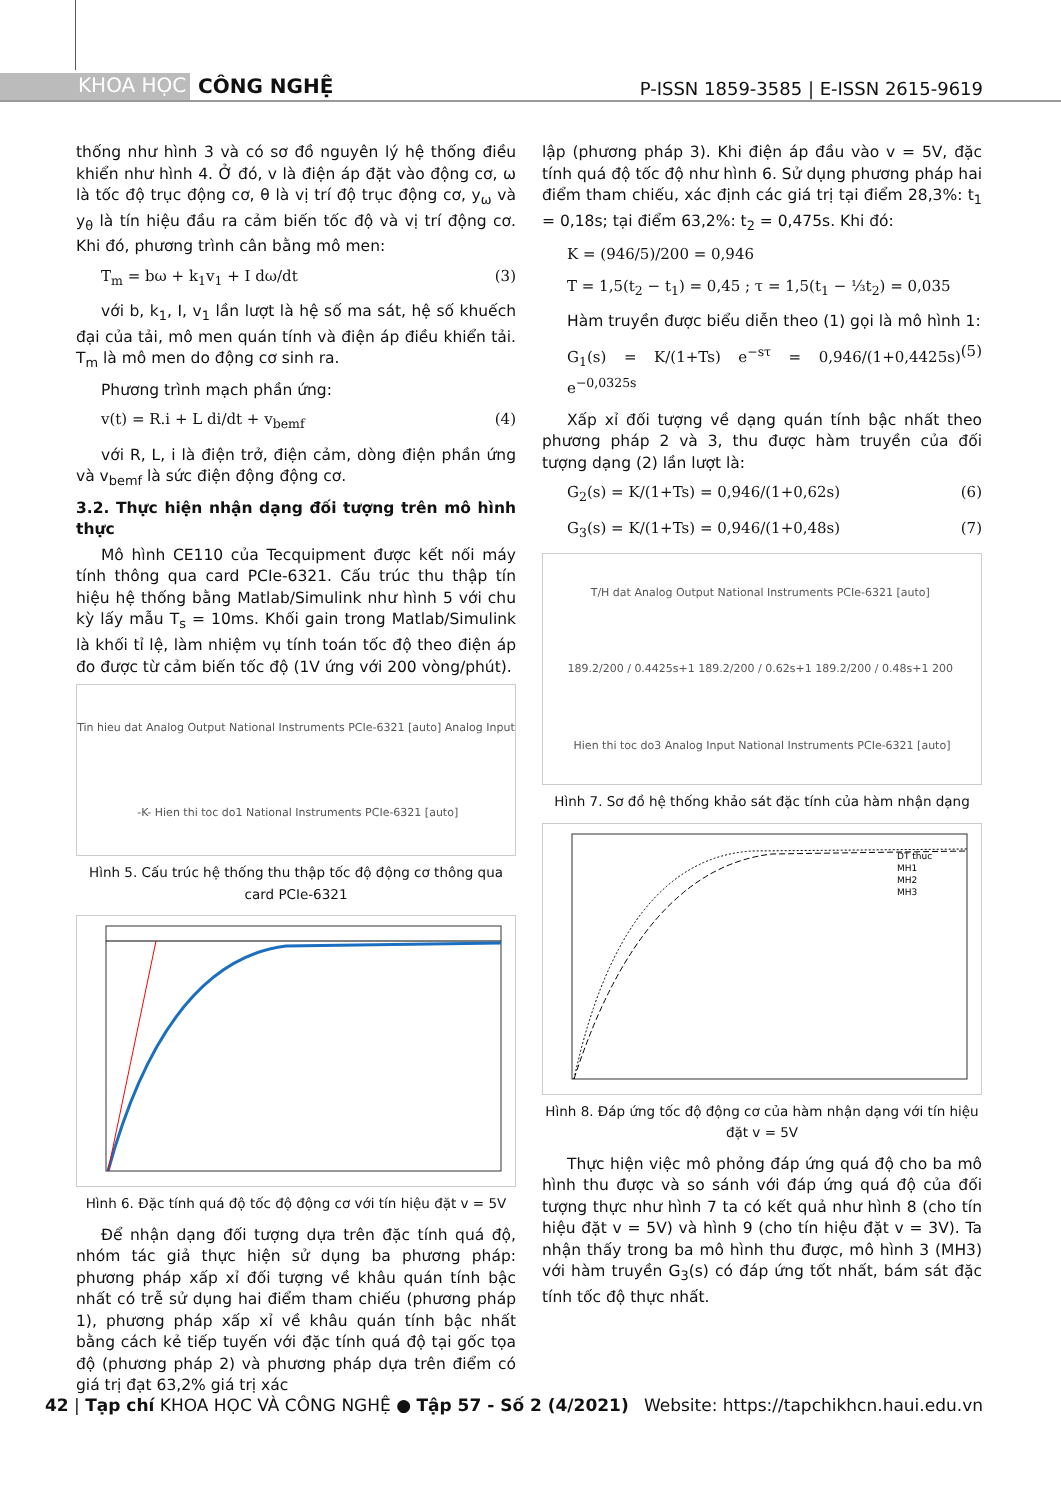KHOA HỌC CÔNG NGHỆ
P-ISSN 1859-3585 | E-ISSN 2615-9619
thống như hình 3 và có sơ đồ nguyên lý hệ thống điều khiển như hình 4. Ở đó, v là điện áp đặt vào động cơ, ω là tốc độ trục động cơ, θ là vị trí độ trục động cơ, y<sub>ω</sub> và y<sub>θ</sub> là tín hiệu đầu ra cảm biến tốc độ và vị trí động cơ. Khi đó, phương trình cân bằng mô men:
T<sub>m</sub> = bω + k<sub>1</sub>v<sub>1</sub> + I dω/dt (3)
với b, k<sub>1</sub>, I, v<sub>1</sub> lần lượt là hệ số ma sát, hệ số khuếch đại của tải, mô men quán tính và điện áp điều khiển tải. T<sub>m</sub> là mô men do động cơ sinh ra.
Phương trình mạch phần ứng:
v(t) = R.i + L di/dt + v<sub>bemf</sub> (4)
với R, L, i là điện trở, điện cảm, dòng điện phần ứng và v<sub>bemf</sub> là sức điện động động cơ.
3.2. Thực hiện nhận dạng đối tượng trên mô hình thực
Mô hình CE110 của Tecquipment được kết nối máy tính thông qua card PCIe-6321. Cấu trúc thu thập tín hiệu hệ thống bằng Matlab/Simulink như hình 5 với chu kỳ lấy mẫu T<sub>s</sub> = 10ms. Khối gain trong Matlab/Simulink là khối tỉ lệ, làm nhiệm vụ tính toán tốc độ theo điện áp đo được từ cảm biến tốc độ (1V ứng với 200 vòng/phút).
Tin hieu dat Analog Output National Instruments PCIe-6321 [auto] Analog Input -K- Hien thi toc do1 National Instruments PCIe-6321 [auto]
Hình 5. Cấu trúc hệ thống thu thập tốc độ động cơ thông qua card PCIe-6321
Hình 6. Đặc tính quá độ tốc độ động cơ với tín hiệu đặt v = 5V
Để nhận dạng đối tượng dựa trên đặc tính quá độ, nhóm tác giả thực hiện sử dụng ba phương pháp: phương pháp xấp xỉ đối tượng về khâu quán tính bậc nhất có trễ sử dụng hai điểm tham chiếu (phương pháp 1), phương pháp xấp xỉ về khâu quán tính bậc nhất bằng cách kẻ tiếp tuyến với đặc tính quá độ tại gốc tọa độ (phương pháp 2) và phương pháp dựa trên điểm có giá trị đạt 63,2% giá trị xác
lập (phương pháp 3). Khi điện áp đầu vào v = 5V, đặc tính quá độ tốc độ như hình 6. Sử dụng phương pháp hai điểm tham chiếu, xác định các giá trị tại điểm 28,3%: t<sub>1</sub> = 0,18s; tại điểm 63,2%: t<sub>2</sub> = 0,475s. Khi đó:
K = (946/5)/200 = 0,946
T = 1,5(t<sub>2</sub> − t<sub>1</sub>) = 0,45 ; τ = 1,5(t<sub>1</sub> − ⅓t<sub>2</sub>) = 0,035
Hàm truyền được biểu diễn theo (1) gọi là mô hình 1:
G<sub>1</sub>(s) = K/(1+Ts) e<sup>−sτ</sup> = 0,946/(1+0,4425s) e<sup>−0,0325s</sup> (5)
Xấp xỉ đối tượng về dạng quán tính bậc nhất theo phương pháp 2 và 3, thu được hàm truyền của đối tượng dạng (2) lần lượt là:
G<sub>2</sub>(s) = K/(1+Ts) = 0,946/(1+0,62s) (6)
G<sub>3</sub>(s) = K/(1+Ts) = 0,946/(1+0,48s) (7)
T/H dat Analog Output National Instruments PCIe-6321 [auto] 189.2/200 / 0.4425s+1 189.2/200 / 0.62s+1 189.2/200 / 0.48s+1 200 Hien thi toc do3 Analog Input National Instruments PCIe-6321 [auto]
Hình 7. Sơ đồ hệ thống khảo sát đặc tính của hàm nhận dạng
DT thuc
MH1
MH2
MH3
Hình 8. Đáp ứng tốc độ động cơ của hàm nhận dạng với tín hiệu đặt v = 5V
Thực hiện việc mô phỏng đáp ứng quá độ cho ba mô hình thu được và so sánh với đáp ứng quá độ của đối tượng thực như hình 7 ta có kết quả như hình 8 (cho tín hiệu đặt v = 5V) và hình 9 (cho tín hiệu đặt v = 3V). Ta nhận thấy trong ba mô hình thu được, mô hình 3 (MH3) với hàm truyền G<sub>3</sub>(s) có đáp ứng tốt nhất, bám sát đặc tính tốc độ thực nhất.
42 | Tạp chí KHOA HỌC VÀ CÔNG NGHỆ ● Tập 57 - Số 2 (4/2021) Website: https://tapchikhcn.haui.edu.vn